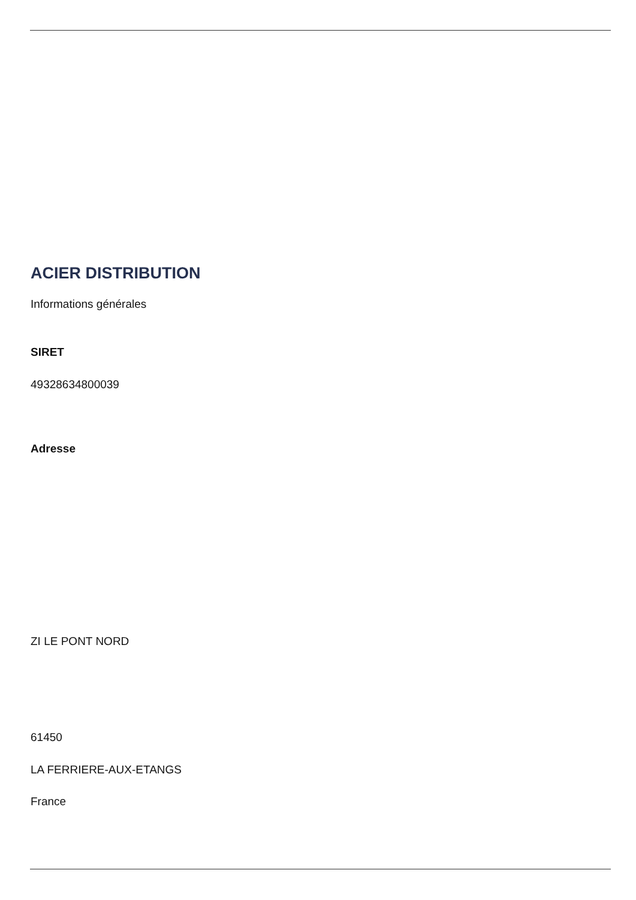ACIER DISTRIBUTION
Informations générales
SIRET
49328634800039
Adresse
ZI LE PONT NORD
61450
LA FERRIERE-AUX-ETANGS
France